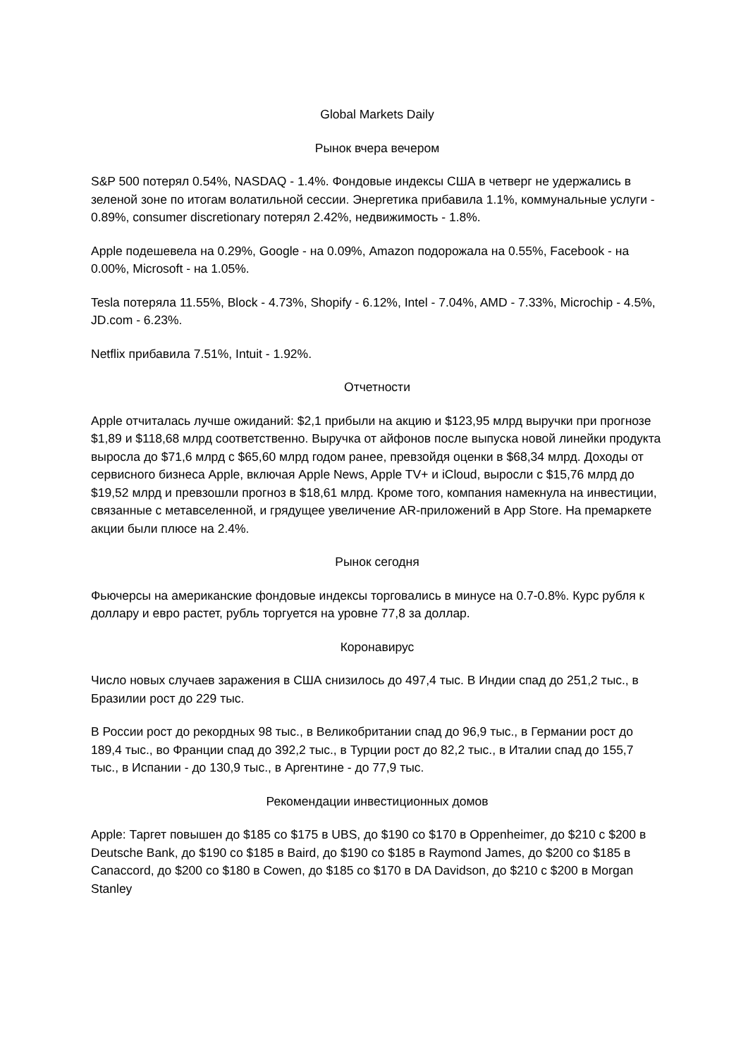Global Markets Daily
Рынок вчера вечером
S&P 500 потерял 0.54%, NASDAQ - 1.4%. Фондовые индексы США в четверг не удержались в зеленой зоне по итогам волатильной сессии. Энергетика прибавила 1.1%, коммунальные услуги - 0.89%, consumer discretionary потерял 2.42%, недвижимость - 1.8%.
Apple подешевела на 0.29%, Google - на 0.09%, Amazon подорожала на 0.55%, Facebook - на 0.00%, Microsoft - на 1.05%.
Tesla потеряла 11.55%, Block - 4.73%, Shopify - 6.12%, Intel - 7.04%, AMD - 7.33%, Microchip - 4.5%, JD.com - 6.23%.
Netflix прибавила 7.51%, Intuit - 1.92%.
Отчетности
Apple отчиталась лучше ожиданий: $2,1 прибыли на акцию и $123,95 млрд выручки при прогнозе $1,89 и $118,68 млрд соответственно. Выручка от айфонов после выпуска новой линейки продукта выросла до $71,6 млрд с $65,60 млрд годом ранее, превзойдя оценки в $68,34 млрд. Доходы от сервисного бизнеса Apple, включая Apple News, Apple TV+ и iCloud, выросли с $15,76 млрд до $19,52 млрд и превзошли прогноз в $18,61 млрд. Кроме того, компания намекнула на инвестиции, связанные с метавселенной, и грядущее увеличение AR-приложений в App Store. На премаркете акции были плюсе на 2.4%.
Рынок сегодня
Фьючерсы на американские фондовые индексы торговались в минусе на 0.7-0.8%. Курс рубля к доллару и евро растет, рубль торгуется на уровне 77,8 за доллар.
Коронавирус
Число новых случаев заражения в США снизилось до 497,4 тыс. В Индии спад до 251,2 тыс., в Бразилии рост до 229 тыс.
В России рост до рекордных 98 тыс., в Великобритании спад до 96,9 тыс., в Германии рост до 189,4 тыс., во Франции спад до 392,2 тыс., в Турции рост до 82,2 тыс., в Италии спад до 155,7 тыс., в Испании - до 130,9 тыс., в Аргентине - до 77,9 тыс.
Рекомендации инвестиционных домов
Apple: Таргет повышен до $185 со $175 в UBS, до $190 со $170 в Oppenheimer, до $210 с $200 в Deutsche Bank, до $190 со $185 в Baird, до $190 со $185 в Raymond James, до $200 со $185 в Canaccord, до $200 со $180 в Cowen, до $185 со $170 в DA Davidson, до $210 с $200 в Morgan Stanley